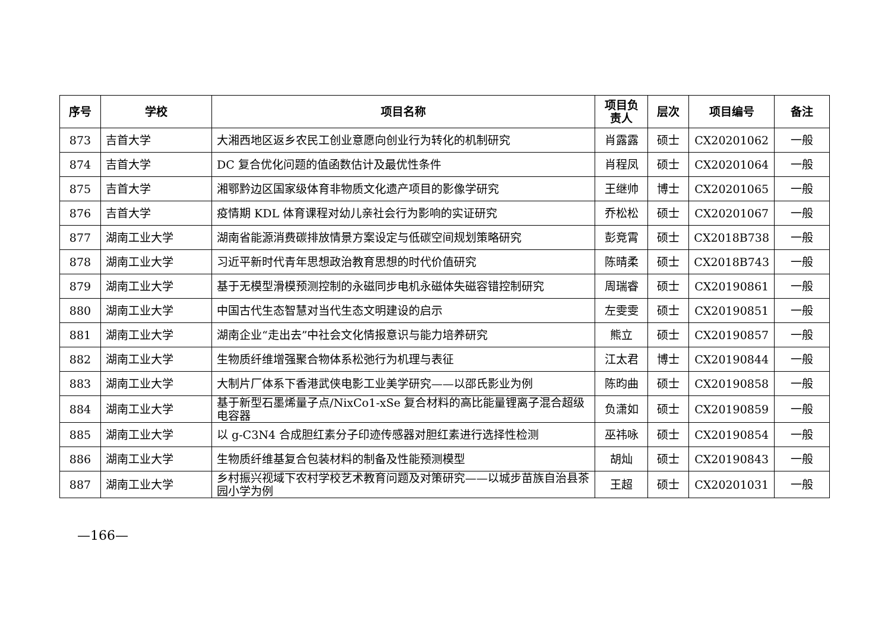| 序号 | 学校 | 项目名称 | 项目负责人 | 层次 | 项目编号 | 备注 |
| --- | --- | --- | --- | --- | --- | --- |
| 873 | 吉首大学 | 大湘西地区返乡农民工创业意愿向创业行为转化的机制研究 | 肖露露 | 硕士 | CX20201062 | 一般 |
| 874 | 吉首大学 | DC 复合优化问题的值函数估计及最优性条件 | 肖程凤 | 硕士 | CX20201064 | 一般 |
| 875 | 吉首大学 | 湘鄂黔边区国家级体育非物质文化遗产项目的影像学研究 | 王继帅 | 博士 | CX20201065 | 一般 |
| 876 | 吉首大学 | 疫情期 KDL 体育课程对幼儿亲社会行为影响的实证研究 | 乔松松 | 硕士 | CX20201067 | 一般 |
| 877 | 湖南工业大学 | 湖南省能源消费碳排放情景方案设定与低碳空间规划策略研究 | 彭竞霄 | 硕士 | CX2018B738 | 一般 |
| 878 | 湖南工业大学 | 习近平新时代青年思想政治教育思想的时代价值研究 | 陈晴柔 | 硕士 | CX2018B743 | 一般 |
| 879 | 湖南工业大学 | 基于无模型滑模预测控制的永磁同步电机永磁体失磁容错控制研究 | 周瑞睿 | 硕士 | CX20190861 | 一般 |
| 880 | 湖南工业大学 | 中国古代生态智慧对当代生态文明建设的启示 | 左雯雯 | 硕士 | CX20190851 | 一般 |
| 881 | 湖南工业大学 | 湖南企业“走出去”中社会文化情报意识与能力培养研究 | 熊立 | 硕士 | CX20190857 | 一般 |
| 882 | 湖南工业大学 | 生物质纤维增强聚合物体系松弛行为机理与表征 | 江太君 | 博士 | CX20190844 | 一般 |
| 883 | 湖南工业大学 | 大制片厂体系下香港武侠电影工业美学研究——以邵氏影业为例 | 陈昀曲 | 硕士 | CX20190858 | 一般 |
| 884 | 湖南工业大学 | 基于新型石墨烯量子点/NixCo1-xSe 复合材料的高比能量锂离子混合超级电容器 | 负潇如 | 硕士 | CX20190859 | 一般 |
| 885 | 湖南工业大学 | 以 g-C3N4 合成胆红素分子印迹传感器对胆红素进行选择性检测 | 巫祎咏 | 硕士 | CX20190854 | 一般 |
| 886 | 湖南工业大学 | 生物质纤维基复合包装材料的制备及性能预测模型 | 胡灿 | 硕士 | CX20190843 | 一般 |
| 887 | 湖南工业大学 | 乡村振兴视域下农村学校艺术教育问题及对策研究——以城步苗族自治县茶园小学为例 | 王超 | 硕士 | CX20201031 | 一般 |
—166—